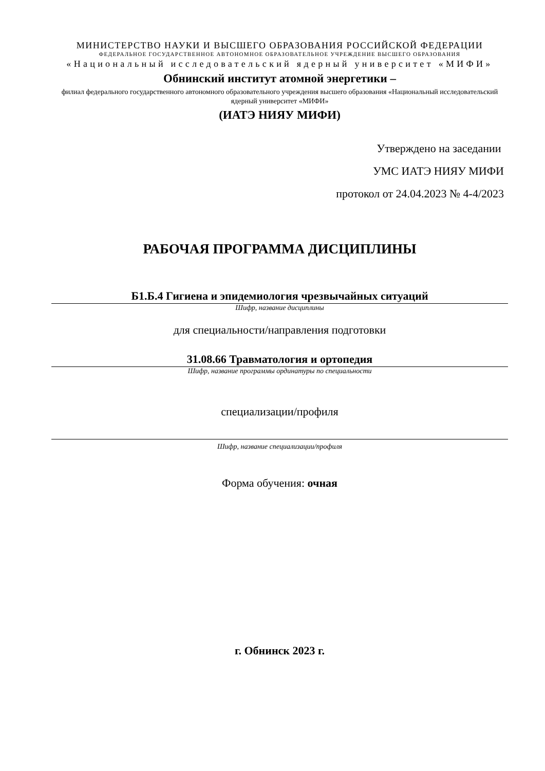МИНИСТЕРСТВО НАУКИ И ВЫСШЕГО ОБРАЗОВАНИЯ РОССИЙСКОЙ ФЕДЕРАЦИИ
ФЕДЕРАЛЬНОЕ ГОСУДАРСТВЕННОЕ АВТОНОМНОЕ ОБРАЗОВАТЕЛЬНОЕ УЧРЕЖДЕНИЕ ВЫСШЕГО ОБРАЗОВАНИЯ
«Национальный исследовательский ядерный университет «МИФИ»
Обнинский институт атомной энергетики –
филиал федерального государственного автономного образовательного учреждения высшего образования «Национальный исследовательский ядерный университет «МИФИ»
(ИАТЭ НИЯУ МИФИ)
Утверждено на заседании
УМС ИАТЭ НИЯУ МИФИ
протокол от 24.04.2023 № 4-4/2023
РАБОЧАЯ ПРОГРАММА ДИСЦИПЛИНЫ
Б1.Б.4 Гигиена и эпидемиология чрезвычайных ситуаций
Шифр, название дисциплины
для специальности/направления подготовки
31.08.66 Травматология и ортопедия
Шифр, название программы ординатуры по специальности
специализации/профиля
Шифр, название специализации/профиля
Форма обучения: очная
г. Обнинск 2023 г.